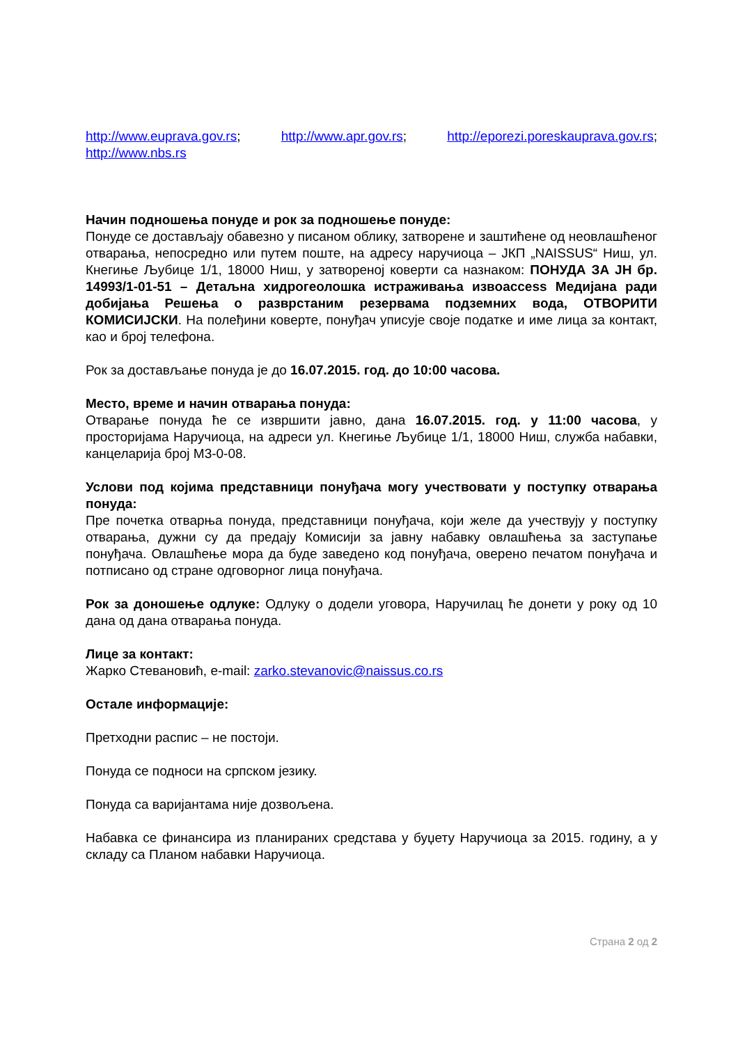http://www.euprava.gov.rs; http://www.apr.gov.rs; http://eporezi.poreskauprava.gov.rs; http://www.nbs.rs
Начин подношења понуде и рок за подношење понуде:
Понуде се достављају обавезно у писаном облику, затворене и заштићене од неовлашћеног отварања, непосредно или путем поште, на адресу наручиоца – ЈКП „NAISSUS“ Ниш, ул. Кнегиње Љубице 1/1, 18000 Ниш, у затвореној коверти са назнаком: ПОНУДА ЗА ЈН бр. 14993/1-01-51 – Детаљна хидрогеолошка истраживања извоaccess Медијана ради добијања Решења о разврстаним резервама подземних вода, ОТВОРИТИ КОМИСИЈСКИ. На полеђини коверте, понуђач уписује своје податке и име лица за контакт, као и број телефона.
Рок за достављање понуда је до 16.07.2015. год. до 10:00 часова.
Место, време и начин отварања понуда:
Отварање понуда ће се извршити јавно, дана 16.07.2015. год. у 11:00 часова, у просторијама Наручиоца, на адреси ул. Кнегиње Љубице 1/1, 18000 Ниш, служба набавки, канцеларија број М3-0-08.
Услови под којима представници понуђача могу учествовати у поступку отварања понуда:
Пре почетка отварња понуда, представници понуђача, који желе да учествују у поступку отварања, дужни су да предају Комисији за јавну набавку овлашћења за заступање понуђача. Овлашћење мора да буде заведено код понуђача, оверено печатом понуђача и потписано од стране одговорног лица понуђача.
Рок за доношење одлуке: Одлуку о додели уговора, Наручилац ће донети у року од 10 дана од дана отварања понуда.
Лице за контакт:
Жарко Стевановић, e-mail: zarko.stevanovic@naissus.co.rs
Остале информације:
Претходни распис – не постоји.
Понуда се подноси на српском језику.
Понуда са варијантама није дозвољена.
Набавка се финансира из планираних средстава у буџету Наручиоца за 2015. годину, а у складу са Планом набавки Наручиоца.
Страна 2 од 2